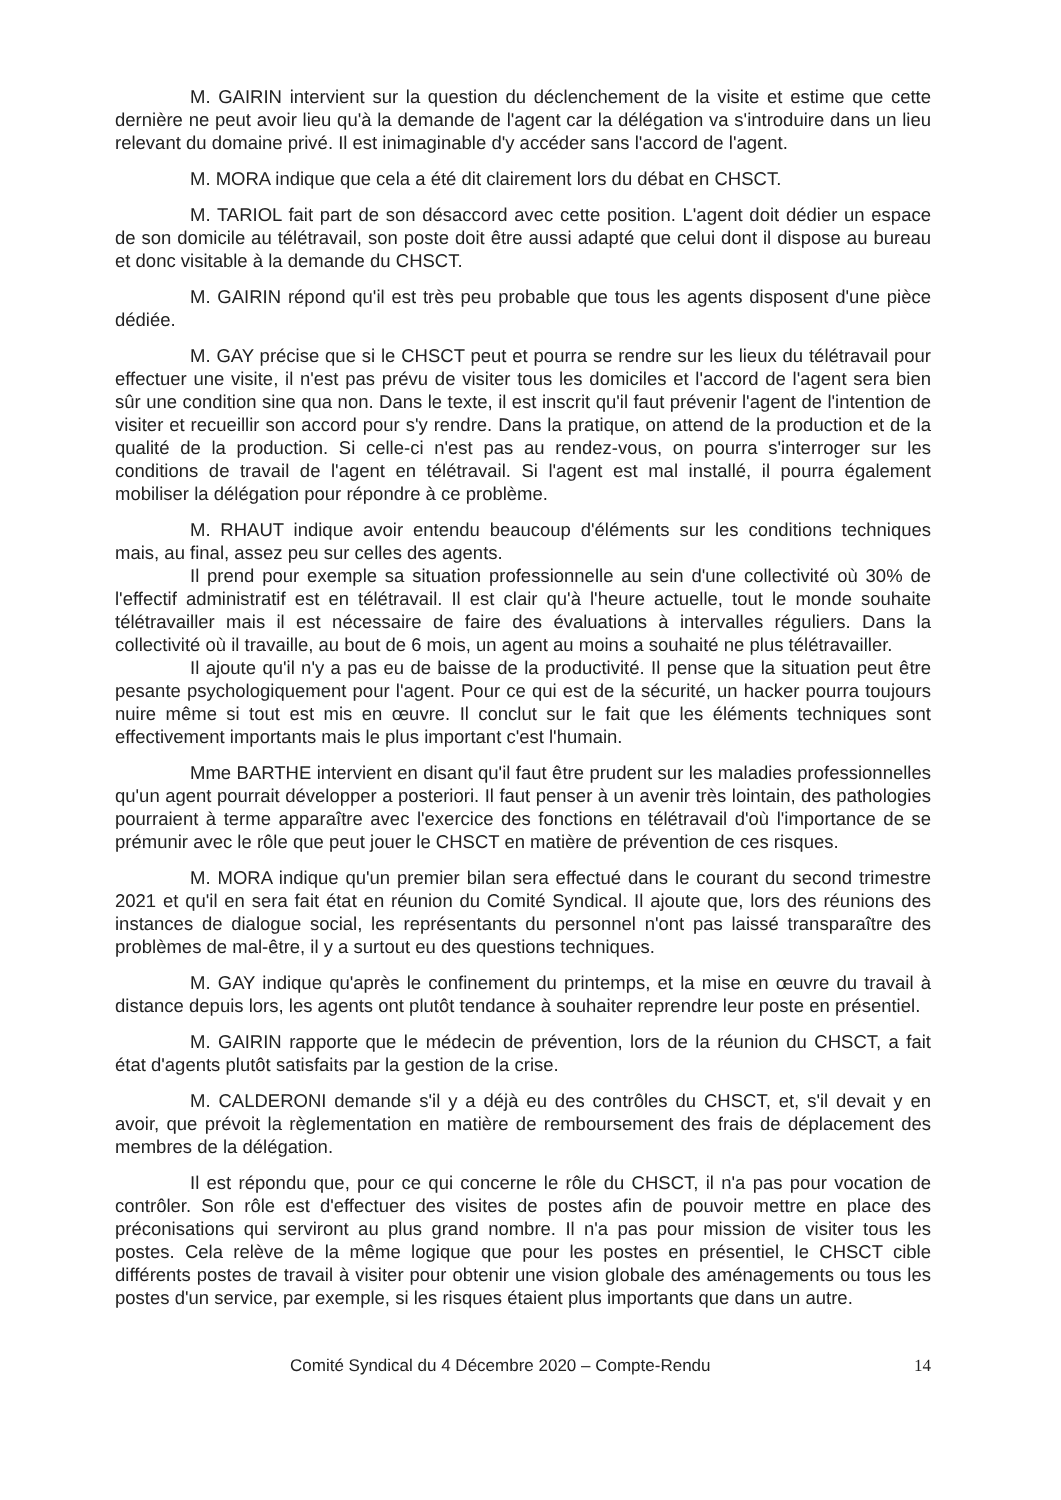M. GAIRIN intervient sur la question du déclenchement de la visite et estime que cette dernière ne peut avoir lieu qu'à la demande de l'agent car la délégation va s'introduire dans un lieu relevant du domaine privé. Il est inimaginable d'y accéder sans l'accord de l'agent.
M. MORA indique que cela a été dit clairement lors du débat en CHSCT.
M. TARIOL fait part de son désaccord avec cette position. L'agent doit dédier un espace de son domicile au télétravail, son poste doit être aussi adapté que celui dont il dispose au bureau et donc visitable à la demande du CHSCT.
M. GAIRIN répond qu'il est très peu probable que tous les agents disposent d'une pièce dédiée.
M. GAY précise que si le CHSCT peut et pourra se rendre sur les lieux du télétravail pour effectuer une visite, il n'est pas prévu de visiter tous les domiciles et l'accord de l'agent sera bien sûr une condition sine qua non. Dans le texte, il est inscrit qu'il faut prévenir l'agent de l'intention de visiter et recueillir son accord pour s'y rendre. Dans la pratique, on attend de la production et de la qualité de la production. Si celle-ci n'est pas au rendez-vous, on pourra s'interroger sur les conditions de travail de l'agent en télétravail. Si l'agent est mal installé, il pourra également mobiliser la délégation pour répondre à ce problème.
M. RHAUT indique avoir entendu beaucoup d'éléments sur les conditions techniques mais, au final, assez peu sur celles des agents.
Il prend pour exemple sa situation professionnelle au sein d'une collectivité où 30% de l'effectif administratif est en télétravail. Il est clair qu'à l'heure actuelle, tout le monde souhaite télétravailler mais il est nécessaire de faire des évaluations à intervalles réguliers. Dans la collectivité où il travaille, au bout de 6 mois, un agent au moins a souhaité ne plus télétravailler.
Il ajoute qu'il n'y a pas eu de baisse de la productivité. Il pense que la situation peut être pesante psychologiquement pour l'agent. Pour ce qui est de la sécurité, un hacker pourra toujours nuire même si tout est mis en œuvre. Il conclut sur le fait que les éléments techniques sont effectivement importants mais le plus important c'est l'humain.
Mme BARTHE intervient en disant qu'il faut être prudent sur les maladies professionnelles qu'un agent pourrait développer a posteriori. Il faut penser à un avenir très lointain, des pathologies pourraient à terme apparaître avec l'exercice des fonctions en télétravail d'où l'importance de se prémunir avec le rôle que peut jouer le CHSCT en matière de prévention de ces risques.
M. MORA indique qu'un premier bilan sera effectué dans le courant du second trimestre 2021 et qu'il en sera fait état en réunion du Comité Syndical. Il ajoute que, lors des réunions des instances de dialogue social, les représentants du personnel n'ont pas laissé transparaître des problèmes de mal-être, il y a surtout eu des questions techniques.
M. GAY indique qu'après le confinement du printemps, et la mise en œuvre du travail à distance depuis lors, les agents ont plutôt tendance à souhaiter reprendre leur poste en présentiel.
M. GAIRIN rapporte que le médecin de prévention, lors de la réunion du CHSCT, a fait état d'agents plutôt satisfaits par la gestion de la crise.
M. CALDERONI demande s'il y a déjà eu des contrôles du CHSCT, et, s'il devait y en avoir, que prévoit la règlementation en matière de remboursement des frais de déplacement des membres de la délégation.
Il est répondu que, pour ce qui concerne le rôle du CHSCT, il n'a pas pour vocation de contrôler. Son rôle est d'effectuer des visites de postes afin de pouvoir mettre en place des préconisations qui serviront au plus grand nombre. Il n'a pas pour mission de visiter tous les postes. Cela relève de la même logique que pour les postes en présentiel, le CHSCT cible différents postes de travail à visiter pour obtenir une vision globale des aménagements ou tous les postes d'un service, par exemple, si les risques étaient plus importants que dans un autre.
Comité Syndical du 4 Décembre 2020 – Compte-Rendu 14